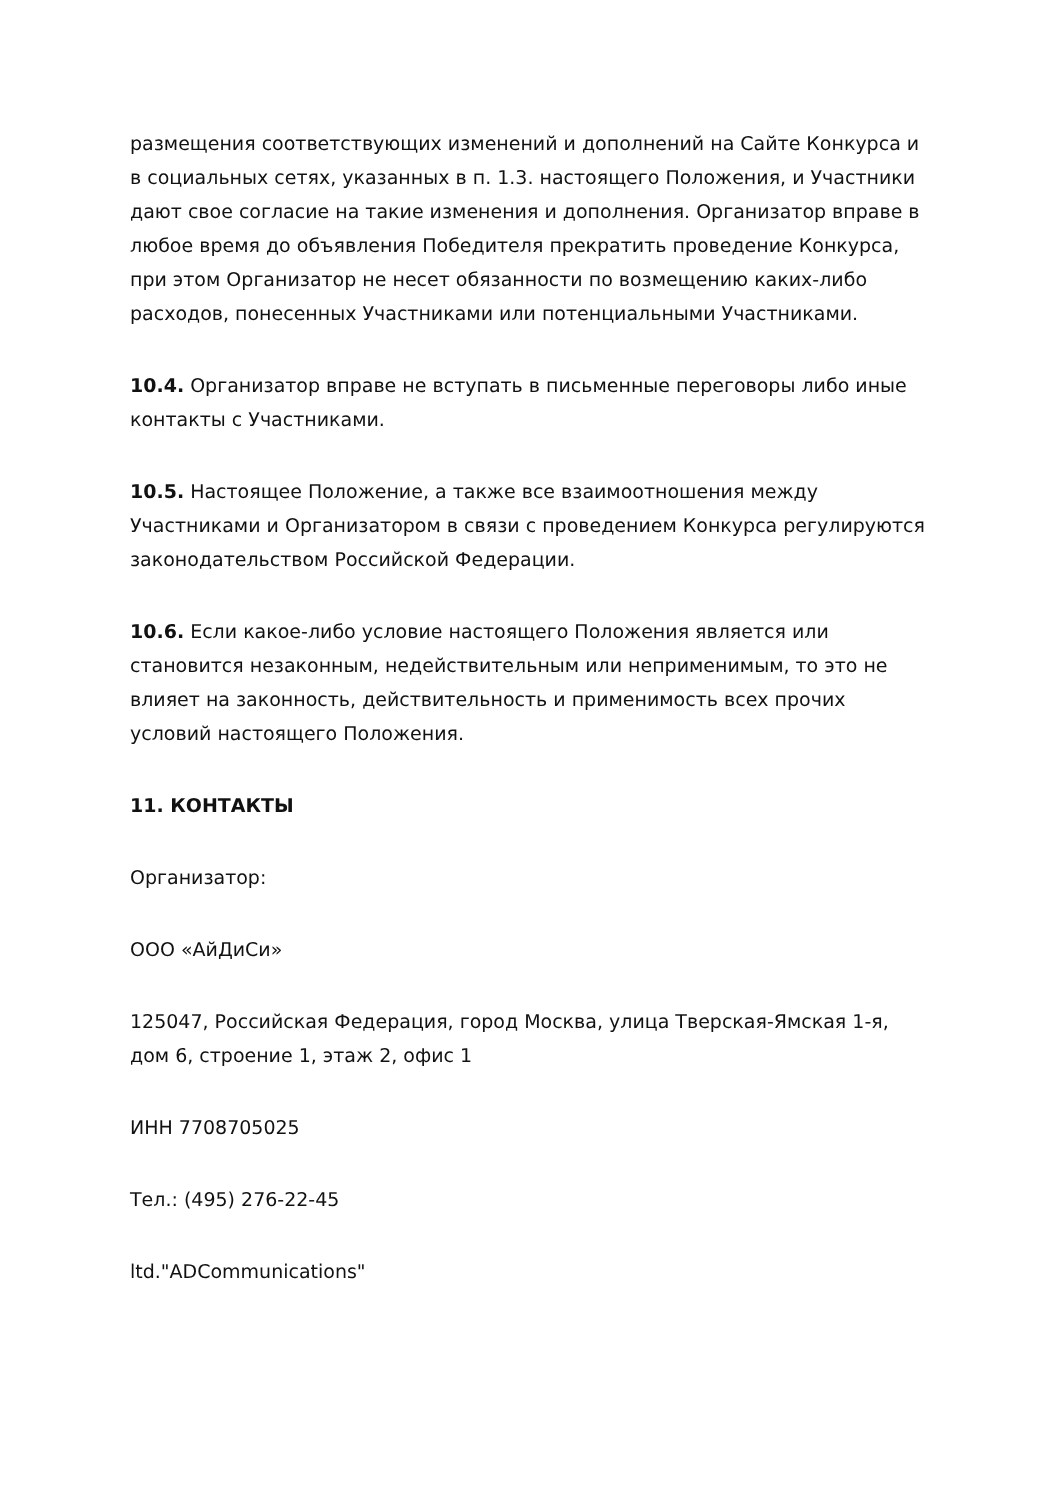размещения соответствующих изменений и дополнений на Сайте Конкурса и в социальных сетях, указанных в п. 1.3. настоящего Положения, и Участники дают свое согласие на такие изменения и дополнения. Организатор вправе в любое время до объявления Победителя прекратить проведение Конкурса, при этом Организатор не несет обязанности по возмещению каких-либо расходов, понесенных Участниками или потенциальными Участниками.
10.4. Организатор вправе не вступать в письменные переговоры либо иные контакты с Участниками.
10.5. Настоящее Положение, а также все взаимоотношения между Участниками и Организатором в связи с проведением Конкурса регулируются законодательством Российской Федерации.
10.6. Если какое-либо условие настоящего Положения является или становится незаконным, недействительным или неприменимым, то это не влияет на законность, действительность и применимость всех прочих условий настоящего Положения.
11. КОНТАКТЫ
Организатор:
ООО «АйДиСи»
125047, Российская Федерация, город Москва, улица Тверская-Ямская 1-я, дом 6, строение 1, этаж 2, офис 1
ИНН 7708705025
Тел.: (495) 276-22-45
ltd."ADCommunications"